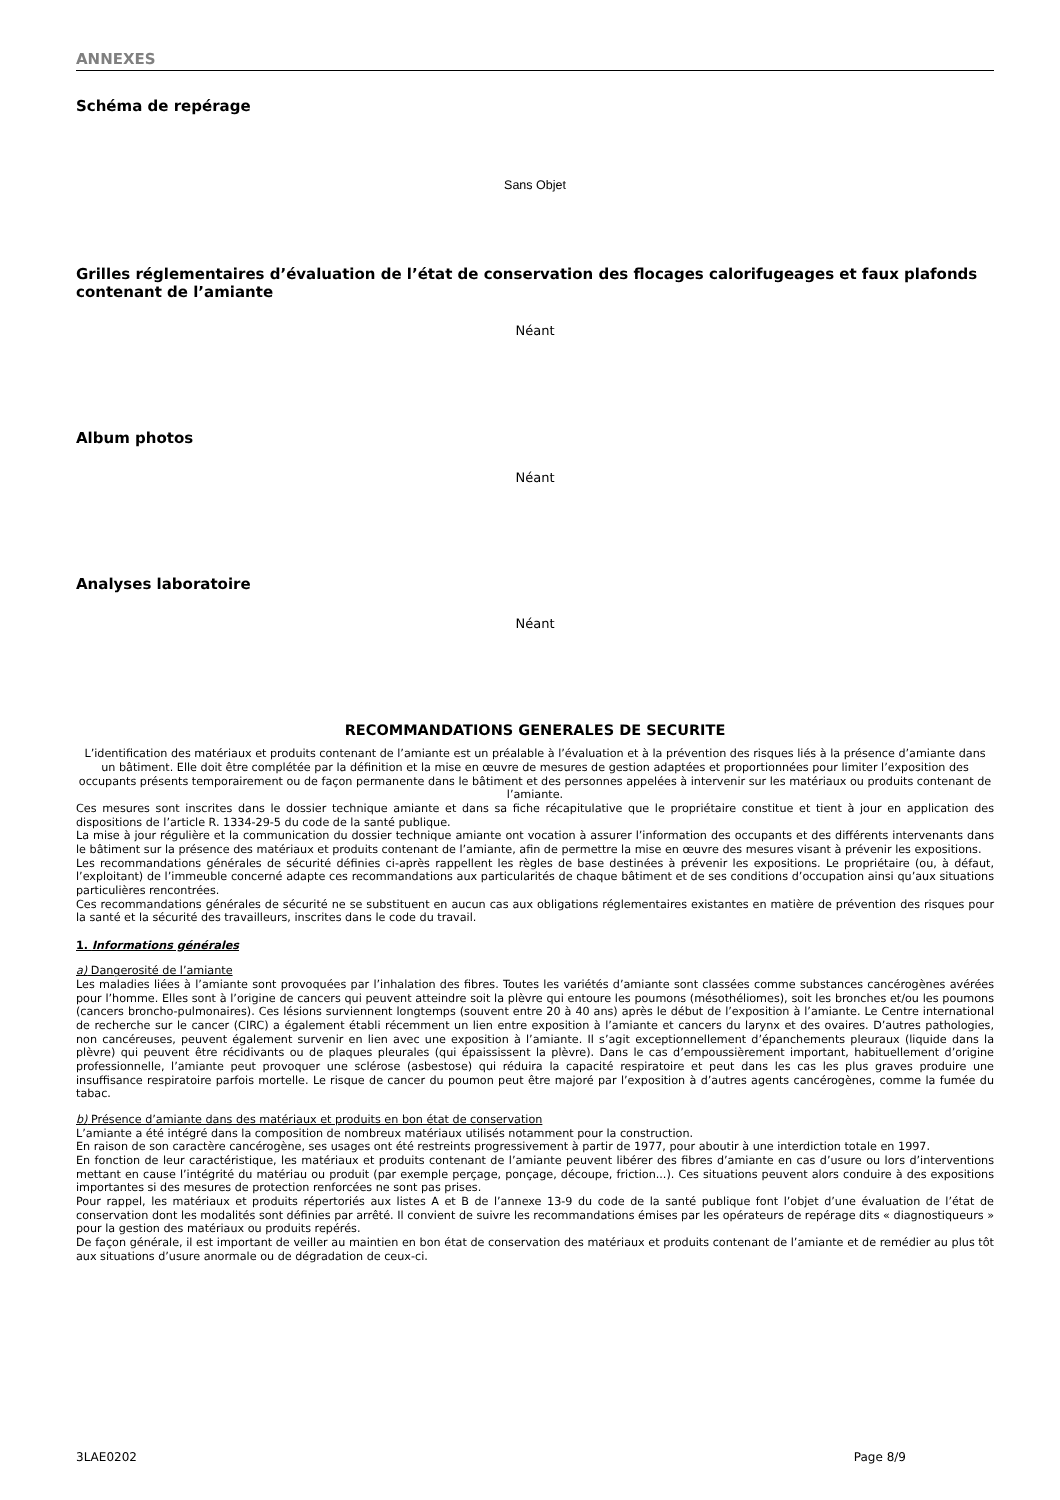ANNEXES
Schéma de repérage
Sans Objet
Grilles réglementaires d’évaluation de l’état de conservation des flocages calorifugeages et faux plafonds contenant de l’amiante
Néant
Album photos
Néant
Analyses laboratoire
Néant
RECOMMANDATIONS GENERALES DE SECURITE
L’identification des matériaux et produits contenant de l’amiante est un préalable à l’évaluation et à la prévention des risques liés à la présence d’amiante dans un bâtiment. Elle doit être complétée par la définition et la mise en œuvre de mesures de gestion adaptées et proportionnées pour limiter l’exposition des occupants présents temporairement ou de façon permanente dans le bâtiment et des personnes appelées à intervenir sur les matériaux ou produits contenant de l’amiante.
Ces mesures sont inscrites dans le dossier technique amiante et dans sa fiche récapitulative que le propriétaire constitue et tient à jour en application des dispositions de l’article R. 1334-29-5 du code de la santé publique.
La mise à jour régulière et la communication du dossier technique amiante ont vocation à assurer l’information des occupants et des différents intervenants dans le bâtiment sur la présence des matériaux et produits contenant de l’amiante, afin de permettre la mise en œuvre des mesures visant à prévenir les expositions.
Les recommandations générales de sécurité définies ci-après rappellent les règles de base destinées à prévenir les expositions. Le propriétaire (ou, à défaut, l’exploitant) de l’immeuble concerné adapte ces recommandations aux particularités de chaque bâtiment et de ses conditions d’occupation ainsi qu’aux situations particulières rencontrées.
Ces recommandations générales de sécurité ne se substituent en aucun cas aux obligations réglementaires existantes en matière de prévention des risques pour la santé et la sécurité des travailleurs, inscrites dans le code du travail.
1. Informations générales
a) Dangerosité de l’amiante
Les maladies liées à l’amiante sont provoquées par l’inhalation des fibres. Toutes les variétés d’amiante sont classées comme substances cancérogènes avérées pour l’homme. Elles sont à l’origine de cancers qui peuvent atteindre soit la plèvre qui entoure les poumons (mésothéliomes), soit les bronches et/ou les poumons (cancers broncho-pulmonaires). Ces lésions surviennent longtemps (souvent entre 20 à 40 ans) après le début de l’exposition à l’amiante. Le Centre international de recherche sur le cancer (CIRC) a également établi récemment un lien entre exposition à l’amiante et cancers du larynx et des ovaires. D’autres pathologies, non cancéreuses, peuvent également survenir en lien avec une exposition à l’amiante. Il s’agit exceptionnellement d’épanchements pleuraux (liquide dans la plèvre) qui peuvent être récidivants ou de plaques pleurales (qui épaississent la plèvre). Dans le cas d’empoussièrement important, habituellement d’origine professionnelle, l’amiante peut provoquer une sclérose (asbestose) qui réduira la capacité respiratoire et peut dans les cas les plus graves produire une insuffisance respiratoire parfois mortelle. Le risque de cancer du poumon peut être majoré par l’exposition à d’autres agents cancérogènes, comme la fumée du tabac.
b) Présence d’amiante dans des matériaux et produits en bon état de conservation
L’amiante a été intégré dans la composition de nombreux matériaux utilisés notamment pour la construction.
En raison de son caractère cancérogène, ses usages ont été restreints progressivement à partir de 1977, pour aboutir à une interdiction totale en 1997.
En fonction de leur caractéristique, les matériaux et produits contenant de l’amiante peuvent libérer des fibres d’amiante en cas d’usure ou lors d’interventions mettant en cause l’intégrité du matériau ou produit (par exemple perçage, ponçage, découpe, friction...). Ces situations peuvent alors conduire à des expositions importantes si des mesures de protection renforcées ne sont pas prises.
Pour rappel, les matériaux et produits répertoriés aux listes A et B de l’annexe 13-9 du code de la santé publique font l’objet d’une évaluation de l’état de conservation dont les modalités sont définies par arrêté. Il convient de suivre les recommandations émises par les opérateurs de repérage dits « diagnostiqueurs » pour la gestion des matériaux ou produits repérés.
De façon générale, il est important de veiller au maintien en bon état de conservation des matériaux et produits contenant de l’amiante et de remédier au plus tôt aux situations d’usure anormale ou de dégradation de ceux-ci.
3LAE0202 Page 8/9